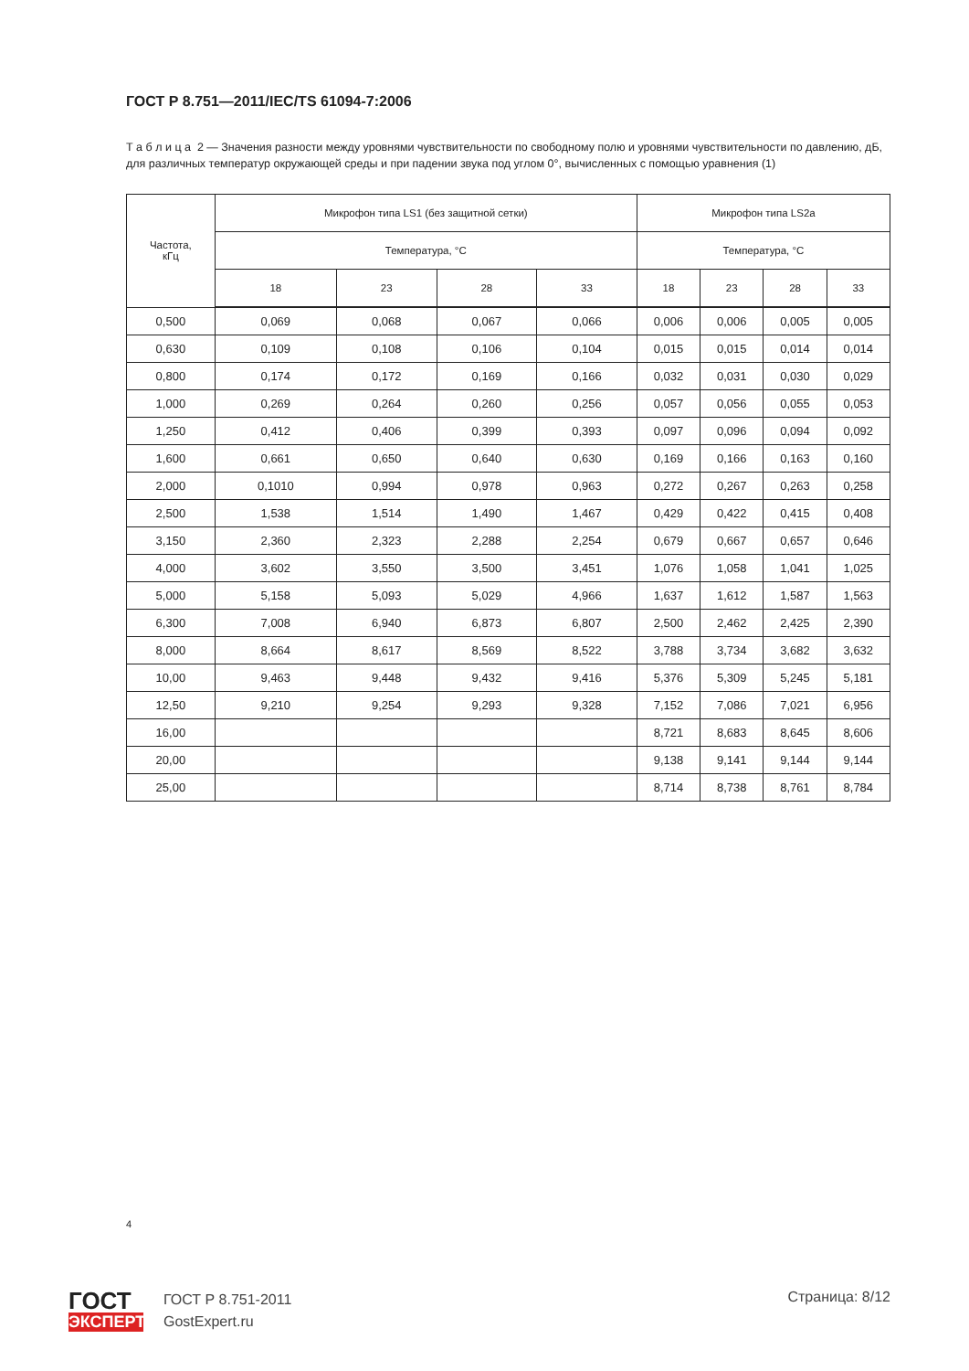ГОСТ Р 8.751—2011/IEC/TS 61094-7:2006
Т а б л и ц а 2 — Значения разности между уровнями чувствительности по свободному полю и уровнями чувствительности по давлению, дБ, для различных температур окружающей среды и при падении звука под углом 0°, вычисленных с помощью уравнения (1)
| Частота, кГц | Микрофон типа LS1 (без защитной сетки) | | | | Микрофон типа LS2a | | | |
| --- | --- | --- | --- | --- | --- | --- | --- | --- |
| | Температура, °С | | | | Температура, °С | | | |
| | 18 | 23 | 28 | 33 | 18 | 23 | 28 | 33 |
| 0,500 | 0,069 | 0,068 | 0,067 | 0,066 | 0,006 | 0,006 | 0,005 | 0,005 |
| 0,630 | 0,109 | 0,108 | 0,106 | 0,104 | 0,015 | 0,015 | 0,014 | 0,014 |
| 0,800 | 0,174 | 0,172 | 0,169 | 0,166 | 0,032 | 0,031 | 0,030 | 0,029 |
| 1,000 | 0,269 | 0,264 | 0,260 | 0,256 | 0,057 | 0,056 | 0,055 | 0,053 |
| 1,250 | 0,412 | 0,406 | 0,399 | 0,393 | 0,097 | 0,096 | 0,094 | 0,092 |
| 1,600 | 0,661 | 0,650 | 0,640 | 0,630 | 0,169 | 0,166 | 0,163 | 0,160 |
| 2,000 | 0,1010 | 0,994 | 0,978 | 0,963 | 0,272 | 0,267 | 0,263 | 0,258 |
| 2,500 | 1,538 | 1,514 | 1,490 | 1,467 | 0,429 | 0,422 | 0,415 | 0,408 |
| 3,150 | 2,360 | 2,323 | 2,288 | 2,254 | 0,679 | 0,667 | 0,657 | 0,646 |
| 4,000 | 3,602 | 3,550 | 3,500 | 3,451 | 1,076 | 1,058 | 1,041 | 1,025 |
| 5,000 | 5,158 | 5,093 | 5,029 | 4,966 | 1,637 | 1,612 | 1,587 | 1,563 |
| 6,300 | 7,008 | 6,940 | 6,873 | 6,807 | 2,500 | 2,462 | 2,425 | 2,390 |
| 8,000 | 8,664 | 8,617 | 8,569 | 8,522 | 3,788 | 3,734 | 3,682 | 3,632 |
| 10,00 | 9,463 | 9,448 | 9,432 | 9,416 | 5,376 | 5,309 | 5,245 | 5,181 |
| 12,50 | 9,210 | 9,254 | 9,293 | 9,328 | 7,152 | 7,086 | 7,021 | 6,956 |
| 16,00 | | | | | 8,721 | 8,683 | 8,645 | 8,606 |
| 20,00 | | | | | 9,138 | 9,141 | 9,144 | 9,144 |
| 25,00 | | | | | 8,714 | 8,738 | 8,761 | 8,784 |
4
ГОСТ
ЭКСПЕРТ
ГОСТ Р 8.751-2011
GostExpert.ru
Страница: 8/12